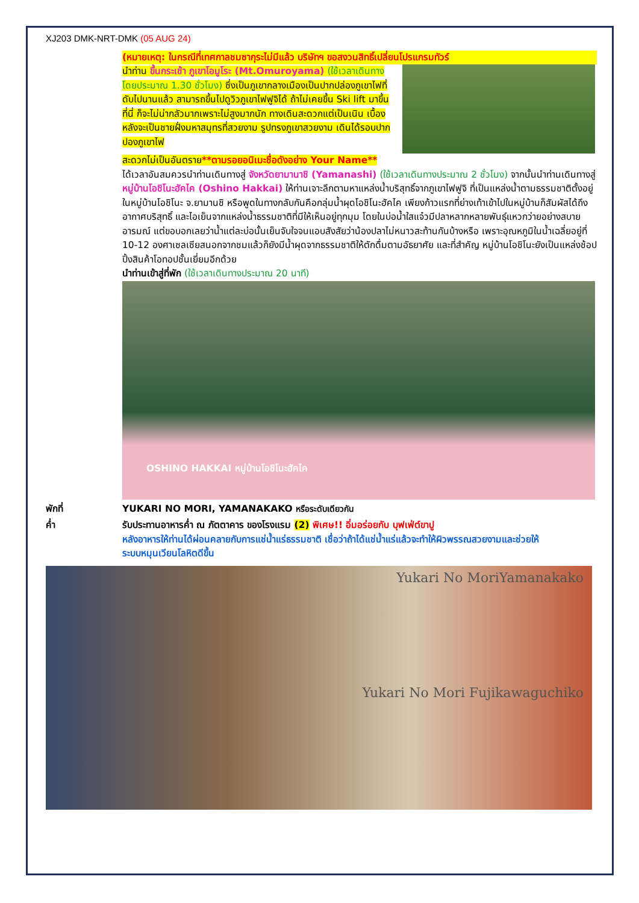XJ203 DMK-NRT-DMK (05 AUG 24)
(หมายเหตุ: ในกรณีที่เทศกาลชมซากุระไม่มีแล้ว บริษัทฯ ขอสงวนสิทธิ์เปลี่ยนโปรแกรมทัวร์
นำท่าน ขึ้นกระเช้า ภูเขาโอมูโระ (Mt.Omuroyama) (ใช้เวลาเดินทางโดยประมาณ 1.30 ชั่วโมง) ซึ่งเป็นภูเขากลางเมืองเป็นปากปล่องภูเขาไฟที่ดับไปนานแล้ว สามารถขึ้นไปดูวิวภูเขาไฟฟูจิได้ ถ้าไม่เคยขึ้น Ski lift มาขึ้นที่นี่ ก็จะไม่น่ากลัวมากเพราะไม่สูงมากนัก ทางเดินสะดวกแต่เป็นเนิน เบื้องหลังจะเป็นชายฝั่งมหาสมุทรที่สวยงาม รูปทรงภูเขาสวยงาม เดินได้รอบปากปองภูเขาไฟ
สะดวกไม่เป็นอันตราย**ตามรอยอนิเมะชื่อดังอย่าง Your Name**
ได้เวลาอันสมควรนำท่านเดินทางสู่ จังหวัดยามานาชิ (Yamanashi) (ใช้เวลาเดินทางประมาณ 2 ชั่วโมง) จากนั้นนำท่านเดินทางสู่ หมู่บ้านโอชิโนะฮัคไค (Oshino Hakkai) ให้ท่านเจาะลึกตามหาแหล่งน้ำบริสุทธิ์จากภูเขาไฟฟูจิ ที่เป็นแหล่งน้ำตามธรรมชาติตั้งอยู่ในหมู่บ้านโอชิโนะ จ.ยามานชิ หรือพูดในทางกลับกันคือกลุ่มน้ำผุดโอชิโนะฮัคไค เพียงก้าวแรกที่ย่างเท้าเข้าไปในหมู่บ้านก็สัมผัสได้ถึงอากาศบริสุทธิ์ และไอเย็นจากแหล่งน้ำธรรมชาติที่มีให้เห็นอยู่ทุกมุม โดยในบ่อน้ำใสแจ๋วมีปลาหลากหลายพันธุ์แหวกว่ายอย่างสบายอารมณ์ แต่ขอบอกเลยว่าน้ำแต่ละบ่อนั้นเย็นจับใจจนแอบสังสัยว่าน้องปลาไม่หนาวสะท้านกันบ้างหรือ เพราะอุณหภูมิในน้ำเฉลี่ยอยู่ที่ 10-12 องศาเซลเซียสนอกจากชมแล้วก็ยังมีน้ำผุดจากธรรมชาติให้ตักดื่มตามอัธยาศัย และที่สำคัญ หมู่บ้านโอชิโนะยังเป็นแหล่งช้อปปิ้งสินค้าโอทอปชั้นเยี่ยมอีกด้วย
นำท่านเข้าสู่ที่พัก (ใช้เวลาเดินทางประมาณ 20 นาที)
OSHINO HAKKAI หมู่บ้านโอชิโนะฮัคไค
พักที่ YUKARI NO MORI, YAMANAKAKO หรือระดับเดียวกัน
ค่ำ รับประทานอาหารค่ำ ณ ภัตตาคาร ของโรงแรม (2) พิเศษ!! อิ่มอร่อยกับ บุฟเฟ่ต์ขาปู
หลังอาหารให้ท่านได้ผ่อนคลายกับการแช่น้ำแร่ธรรมชาติ เชื่อว่าถ้าได้แช่น้ำแร่แล้วจะทำให้ผิวพรรณสวยงามและช่วยให้ระบบหมุนเวียนโลหิตดีขึ้น
Yukari No MoriYamanakako
Yukari No Mori Fujikawaguchiko